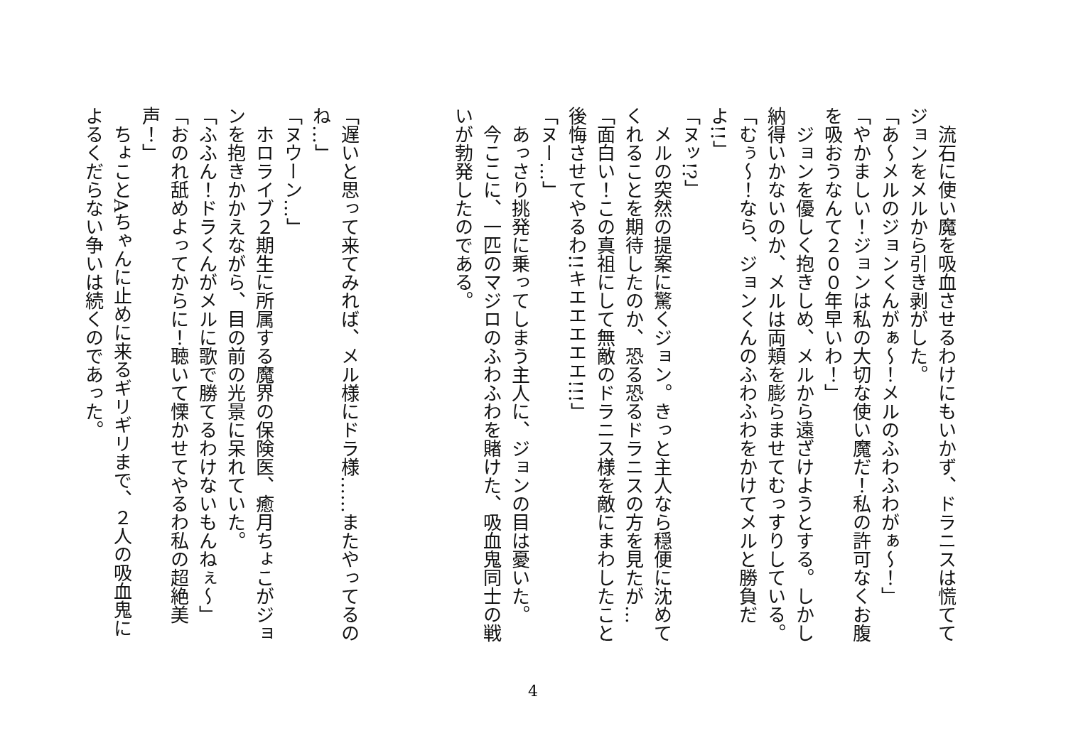流石に使い魔を吸血させるわけにもいかず、ドラニスは慌ててジョンをメルから引き剥がした。
「あ～メルのジョンくんがぁ～！メルのふわふわがぁ～！」
「やかましい！ジョンは私の大切な使い魔だ！私の許可なくお腹を吸おうなんて２００年早いわ！」
　ジョンを優しく抱きしめ、メルから遠ざけようとする。しかし納得いかないのか、メルは両頬を膨らませてむっすりしている。
「むぅ～！なら、ジョンくんのふわふわをかけてメルと勝負だよ!!」
「ヌッ!?」
　メルの突然の提案に驚くジョン。きっと主人なら穏便に沈めてくれることを期待したのか、恐る恐るドラニスの方を見たが…
「面白い！この真祖にして無敵のドラニス様を敵にまわしたこと後悔させてやるわ!!キエエエエエ!!!」
「ヌー…」
　あっさり挑発に乗ってしまう主人に、ジョンの目は憂いた。
　今ここに、一匹のマジロのふわふわを賭けた、吸血鬼同士の戦いが勃発したのである。
「遅いと思って来てみれば、メル様にドラ様……またやってるのね…」
「ヌウーン…」
　ホロライブ２期生に所属する魔界の保険医、癒月ちょこがジョンを抱きかかえながら、目の前の光景に呆れていた。
「ふふん！ドラくんがメルに歌で勝てるわけないもんねぇ～」
「おのれ舐めよってからに！聴いて慄かせてやるわ私の超絶美声！」
　ちょことAちゃんに止めに来るギリギリまで、２人の吸血鬼によるくだらない争いは続くのであった。
4